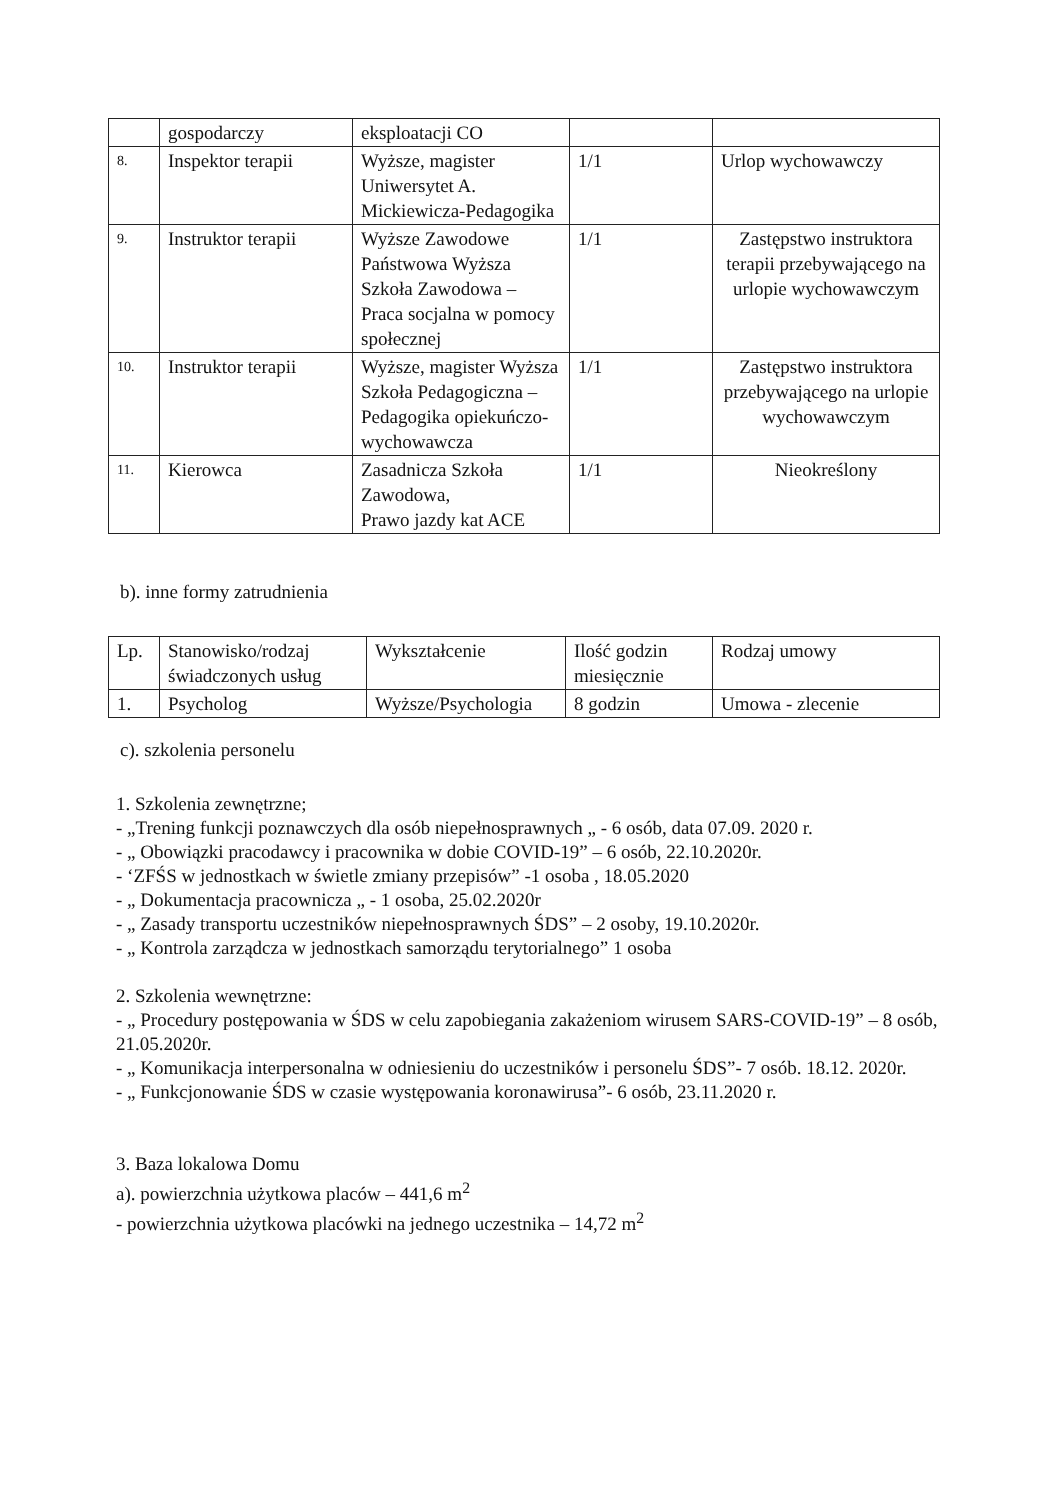| | gospodarczy | eksploatacji CO | | |
| 8. | Inspektor terapii | Wyższe, magister Uniwersytet A. Mickiewicza-Pedagogika | 1/1 | Urlop wychowawczy |
| 9. | Instruktor terapii | Wyższe Zawodowe Państwowa Wyższa Szkoła Zawodowa – Praca socjalna w pomocy społecznej | 1/1 | Zastępstwo instruktora terapii przebywającego na urlopie wychowawczym |
| 10. | Instruktor terapii | Wyższe, magister Wyższa Szkoła Pedagogiczna – Pedagogika opiekuńczo-wychowawcza | 1/1 | Zastępstwo instruktora przebywającego na urlopie wychowawczym |
| 11. | Kierowca | Zasadnicza Szkoła Zawodowa, Prawo jazdy kat ACE | 1/1 | Nieokreślony |
b). inne formy zatrudnienia
| Lp. | Stanowisko/rodzaj świadczonych usług | Wykształcenie | Ilość godzin miesięcznie | Rodzaj umowy |
| 1. | Psycholog | Wyższe/Psychologia | 8 godzin | Umowa - zlecenie |
c). szkolenia personelu
1. Szkolenia zewnętrzne;
- „Trening funkcji poznawczych dla osób niepełnosprawnych „ - 6 osób, data 07.09. 2020 r.
- „ Obowiązki pracodawcy i pracownika w dobie COVID-19” – 6 osób, 22.10.2020r.
- ‘ZFŚS w jednostkach w świetle zmiany przepisów” -1 osoba , 18.05.2020
- „ Dokumentacja pracownicza „ - 1 osoba, 25.02.2020r
- „ Zasady transportu uczestników niepełnosprawnych ŚDS” – 2 osoby, 19.10.2020r.
- „ Kontrola zarządcza w jednostkach samorządu terytorialnego” 1 osoba
2. Szkolenia wewnętrzne:
- „ Procedury postępowania w ŚDS w celu zapobiegania zakażeniom wirusem SARS-COVID-19” – 8 osób, 21.05.2020r.
- „ Komunikacja interpersonalna w odniesieniu do uczestników i personelu ŚDS”- 7 osób. 18.12. 2020r.
- „ Funkcjonowanie ŚDS w czasie występowania koronawirusa”- 6 osób, 23.11.2020 r.
3. Baza lokalowa Domu
a). powierzchnia użytkowa placów – 441,6 m<sup>2</sup>
- powierzchnia użytkowa placówki na jednego uczestnika – 14,72 m<sup>2</sup>